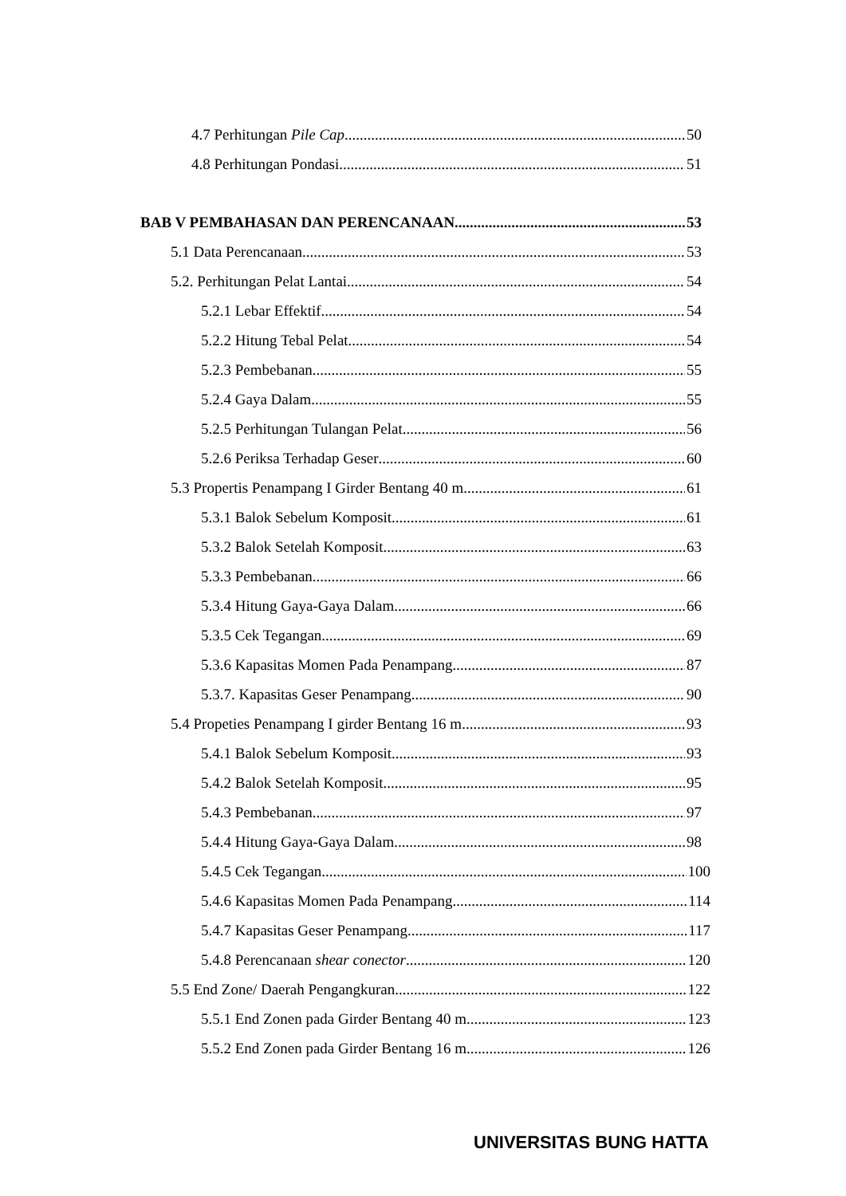4.7 Perhitungan Pile Cap 50
4.8 Perhitungan Pondasi 51
BAB V PEMBAHASAN DAN PERENCANAAN 53
5.1 Data Perencanaan 53
5.2. Perhitungan Pelat Lantai 54
5.2.1 Lebar Effektif 54
5.2.2 Hitung Tebal Pelat 54
5.2.3 Pembebanan 55
5.2.4 Gaya Dalam 55
5.2.5 Perhitungan Tulangan Pelat 56
5.2.6 Periksa Terhadap Geser 60
5.3 Propertis Penampang I Girder Bentang 40 m 61
5.3.1 Balok Sebelum Komposit 61
5.3.2 Balok Setelah Komposit 63
5.3.3 Pembebanan 66
5.3.4 Hitung Gaya-Gaya Dalam 66
5.3.5 Cek Tegangan 69
5.3.6 Kapasitas Momen Pada Penampang 87
5.3.7. Kapasitas Geser Penampang 90
5.4 Propeties Penampang I girder Bentang 16 m 93
5.4.1 Balok Sebelum Komposit 93
5.4.2 Balok Setelah Komposit 95
5.4.3 Pembebanan 97
5.4.4 Hitung Gaya-Gaya Dalam 98
5.4.5 Cek Tegangan 100
5.4.6 Kapasitas Momen Pada Penampang 114
5.4.7 Kapasitas Geser Penampang 117
5.4.8 Perencanaan shear conector 120
5.5 End Zone/ Daerah Pengangkuran 122
5.5.1 End Zonen pada Girder Bentang 40 m 123
5.5.2 End Zonen pada Girder Bentang 16 m 126
UNIVERSITAS BUNG HATTA